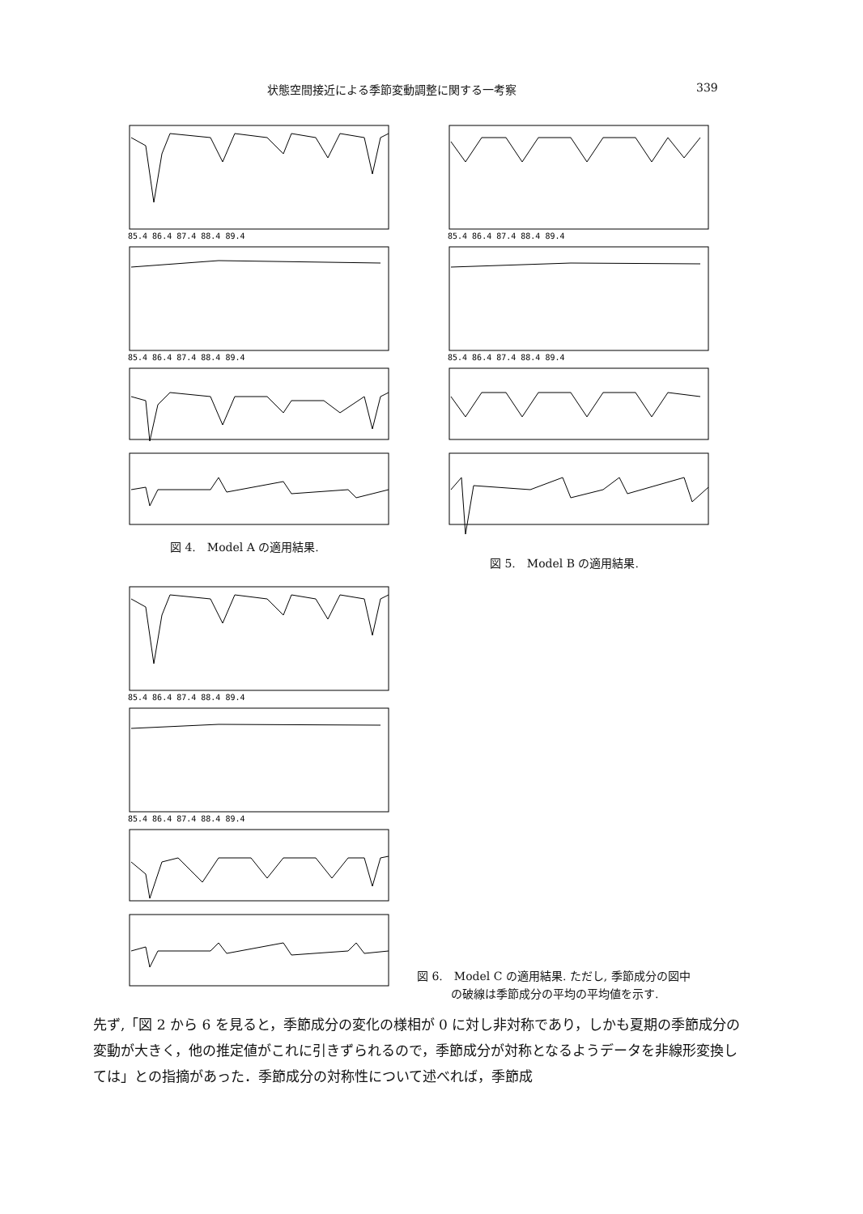状態空間接近による季節変動調整に関する一考察 339
85.4 86.4 87.4 88.4 89.4
85.4 86.4 87.4 88.4 89.4
図 4.　Model A の適用結果.
85.4 86.4 87.4 88.4 89.4
85.4 86.4 87.4 88.4 89.4
図 5.　Model B の適用結果.
85.4 86.4 87.4 88.4 89.4
85.4 86.4 87.4 88.4 89.4
図 6.　Model C の適用結果. ただし, 季節成分の図中
　　　の破線は季節成分の平均の平均値を示す.
先ず,「図 2 から 6 を見ると，季節成分の変化の様相が 0 に対し非対称であり，しかも夏期の季節成分の変動が大きく，他の推定値がこれに引きずられるので，季節成分が対称となるようデータを非線形変換しては」との指摘があった．季節成分の対称性について述べれば，季節成